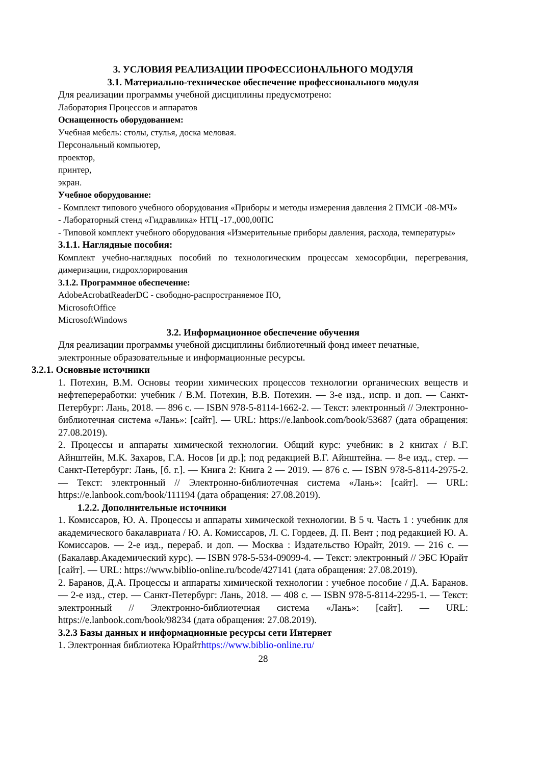3. УСЛОВИЯ РЕАЛИЗАЦИИ ПРОФЕССИОНАЛЬНОГО МОДУЛЯ
3.1. Материально-техническое обеспечение профессионального модуля
Для реализации программы учебной дисциплины предусмотрено:
Лаборатория Процессов и аппаратов
Оснащенность оборудованием:
Учебная мебель: столы, стулья, доска меловая.
Персональный компьютер,
проектор,
принтер,
экран.
Учебное оборудование:
- Комплект типового учебного оборудования «Приборы и методы измерения давления 2 ПМСИ -08-МЧ»
- Лабораторный стенд «Гидравлика» НТЦ -17.,000,00ПС
- Типовой комплект учебного оборудования «Измерительные приборы давления, расхода, температуры»
3.1.1. Наглядные пособия:
Комплект учебно-наглядных пособий по технологическим процессам хемосорбции, перегревания, димеризации, гидрохлорирования
3.1.2. Программное обеспечение:
AdobeAcrobatReaderDC - свободно-распространяемое ПО,
MicrosoftOffice
MicrosoftWindows
3.2. Информационное обеспечение обучения
Для реализации программы учебной дисциплины библиотечный фонд имеет печатные, электронные образовательные и информационные ресурсы.
3.2.1. Основные источники
1. Потехин, В.М. Основы теории химических процессов технологии органических веществ и нефтепереработки: учебник / В.М. Потехин, В.В. Потехин. — 3-е изд., испр. и доп. — Санкт-Петербург: Лань, 2018. — 896 с. — ISBN 978-5-8114-1662-2. — Текст: электронный // Электронно-библиотечная система «Лань»: [сайт]. — URL: https://e.lanbook.com/book/53687 (дата обращения: 27.08.2019).
2. Процессы и аппараты химической технологии. Общий курс: учебник: в 2 книгах / В.Г. Айнштейн, М.К. Захаров, Г.А. Носов [и др.]; под редакцией В.Г. Айнштейна. — 8-е изд., стер. — Санкт-Петербург: Лань, [б. г.]. — Книга 2: Книга 2 — 2019. — 876 с. — ISBN 978-5-8114-2975-2. — Текст: электронный // Электронно-библиотечная система «Лань»: [сайт]. — URL: https://e.lanbook.com/book/111194 (дата обращения: 27.08.2019).
1.2.2. Дополнительные источники
1. Комиссаров, Ю. А. Процессы и аппараты химической технологии. В 5 ч. Часть 1 : учебник для академического бакалавриата / Ю. А. Комиссаров, Л. С. Гордеев, Д. П. Вент ; под редакцией Ю. А. Комиссаров. — 2-е изд., перераб. и доп. — Москва : Издательство Юрайт, 2019. — 216 с. — (Бакалавр.Академический курс). — ISBN 978-5-534-09099-4. — Текст: электронный // ЭБС Юрайт [сайт]. — URL: https://www.biblio-online.ru/bcode/427141 (дата обращения: 27.08.2019).
2. Баранов, Д.А. Процессы и аппараты химической технологии : учебное пособие / Д.А. Баранов. — 2-е изд., стер. — Санкт-Петербург: Лань, 2018. — 408 с. — ISBN 978-5-8114-2295-1. — Текст: электронный // Электронно-библиотечная система «Лань»: [сайт]. — URL: https://e.lanbook.com/book/98234 (дата обращения: 27.08.2019).
3.2.3 Базы данных и информационные ресурсы сети Интернет
1. Электронная библиотека Юрайтhttps://www.biblio-online.ru/
28